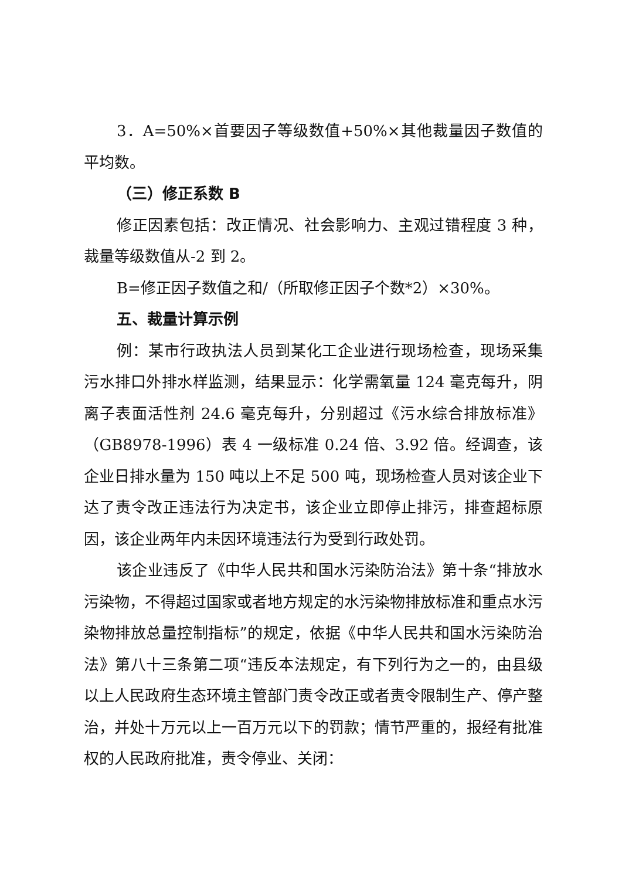3．A=50%×首要因子等级数值+50%×其他裁量因子数值的平均数。
（三）修正系数 B
修正因素包括：改正情况、社会影响力、主观过错程度 3 种，裁量等级数值从-2 到 2。
B=修正因子数值之和/（所取修正因子个数*2）×30%。
五、裁量计算示例
例：某市行政执法人员到某化工企业进行现场检查，现场采集污水排口外排水样监测，结果显示：化学需氧量 124 毫克每升，阴离子表面活性剂 24.6 毫克每升，分别超过《污水综合排放标准》（GB8978-1996）表 4 一级标准 0.24 倍、3.92 倍。经调查，该企业日排水量为 150 吨以上不足 500 吨，现场检查人员对该企业下达了责令改正违法行为决定书，该企业立即停止排污，排查超标原因，该企业两年内未因环境违法行为受到行政处罚。
该企业违反了《中华人民共和国水污染防治法》第十条“排放水污染物，不得超过国家或者地方规定的水污染物排放标准和重点水污染物排放总量控制指标”的规定，依据《中华人民共和国水污染防治法》第八十三条第二项“违反本法规定，有下列行为之一的，由县级以上人民政府生态环境主管部门责令改正或者责令限制生产、停产整治，并处十万元以上一百万元以下的罚款；情节严重的，报经有批准权的人民政府批准，责令停业、关闭：